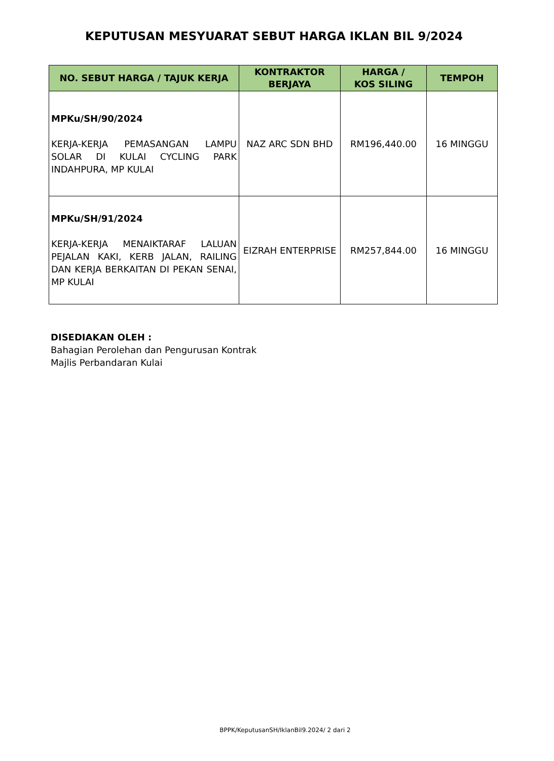KEPUTUSAN MESYUARAT SEBUT HARGA IKLAN BIL 9/2024
| NO. SEBUT HARGA / TAJUK KERJA | KONTRAKTOR BERJAYA | HARGA / KOS SILING | TEMPOH |
| --- | --- | --- | --- |
| MPKu/SH/90/2024 KERJA-KERJA PEMASANGAN LAMPU SOLAR DI KULAI CYCLING PARK INDAHPURA, MP KULAI | NAZ ARC SDN BHD | RM196,440.00 | 16 MINGGU |
| MPKu/SH/91/2024 KERJA-KERJA MENAIKTARAF LALUAN PEJALAN KAKI, KERB JALAN, RAILING DAN KERJA BERKAITAN DI PEKAN SENAI, MP KULAI | EIZRAH ENTERPRISE | RM257,844.00 | 16 MINGGU |
DISEDIAKAN OLEH :
Bahagian Perolehan dan Pengurusan Kontrak
Majlis Perbandaran Kulai
BPPK/KeputusanSH/IklanBil9.2024/ 2 dari 2